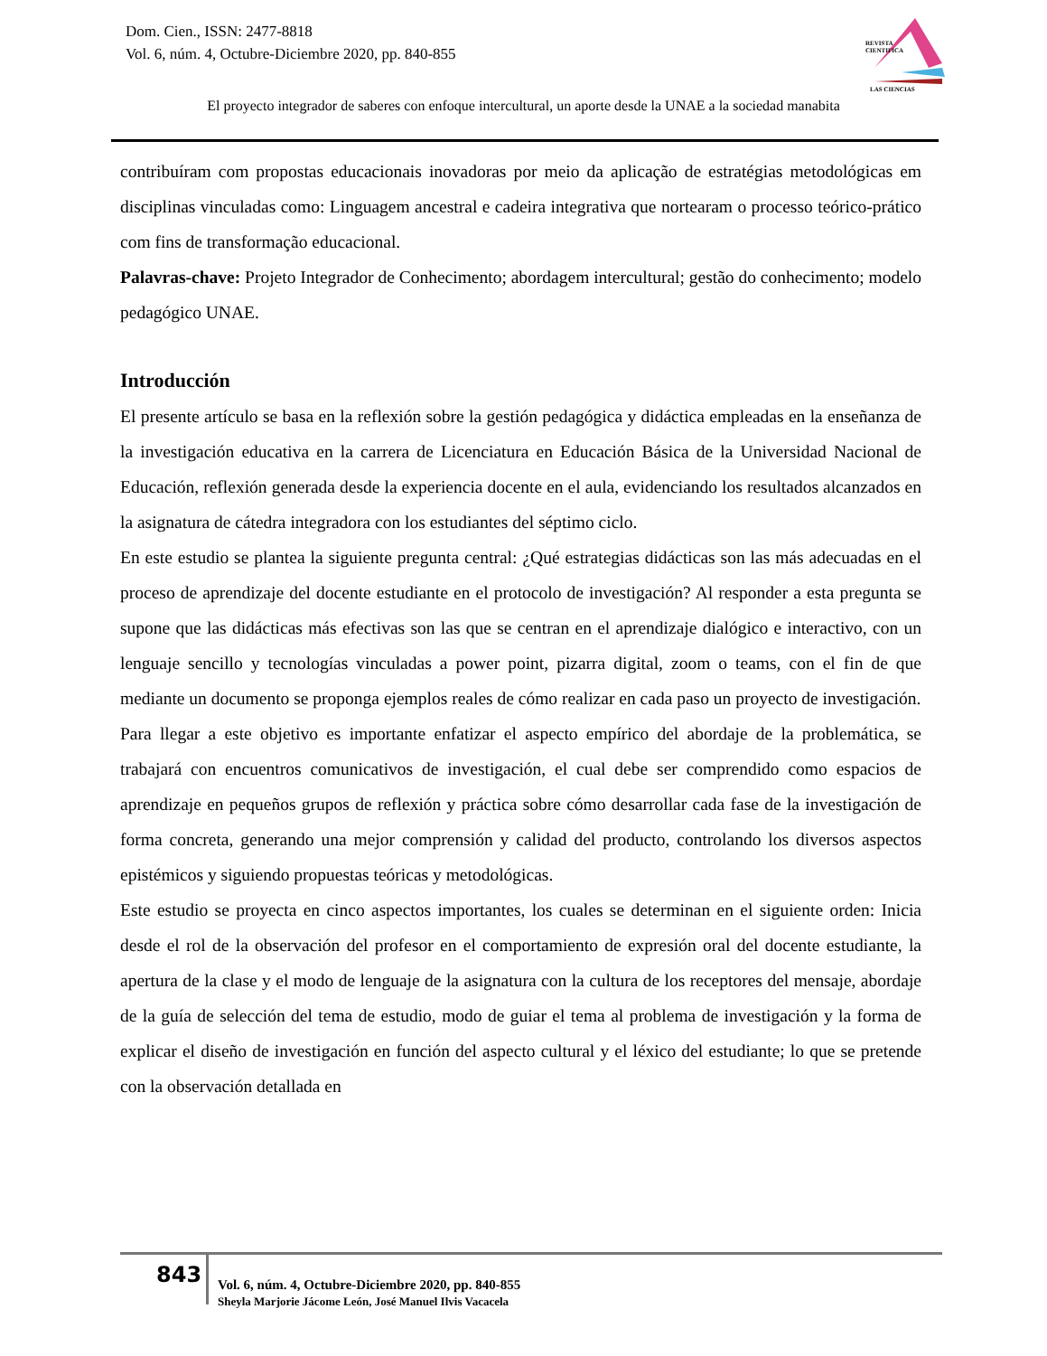Dom. Cien., ISSN: 2477-8818
Vol. 6, núm. 4, Octubre-Diciembre 2020, pp. 840-855
REVISTA
CIENTIFICA
LAS CIENCIAS
El proyecto integrador de saberes con enfoque intercultural, un aporte desde la UNAE a la sociedad manabita
contribuíram com propostas educacionais inovadoras por meio da aplicação de estratégias metodológicas em disciplinas vinculadas como: Linguagem ancestral e cadeira integrativa que nortearam o processo teórico-prático com fins de transformação educacional.
Palavras-chave: Projeto Integrador de Conhecimento; abordagem intercultural; gestão do conhecimento; modelo pedagógico UNAE.
Introducción
El presente artículo se basa en la reflexión sobre la gestión pedagógica y didáctica empleadas en la enseñanza de la investigación educativa en la carrera de Licenciatura en Educación Básica de la Universidad Nacional de Educación, reflexión generada desde la experiencia docente en el aula, evidenciando los resultados alcanzados en la asignatura de cátedra integradora con los estudiantes del séptimo ciclo.
En este estudio se plantea la siguiente pregunta central: ¿Qué estrategias didácticas son las más adecuadas en el proceso de aprendizaje del docente estudiante en el protocolo de investigación? Al responder a esta pregunta se supone que las didácticas más efectivas son las que se centran en el aprendizaje dialógico e interactivo, con un lenguaje sencillo y tecnologías vinculadas a power point, pizarra digital, zoom o teams, con el fin de que mediante un documento se proponga ejemplos reales de cómo realizar en cada paso un proyecto de investigación.
Para llegar a este objetivo es importante enfatizar el aspecto empírico del abordaje de la problemática, se trabajará con encuentros comunicativos de investigación, el cual debe ser comprendido como espacios de aprendizaje en pequeños grupos de reflexión y práctica sobre cómo desarrollar cada fase de la investigación de forma concreta, generando una mejor comprensión y calidad del producto, controlando los diversos aspectos epistémicos y siguiendo propuestas teóricas y metodológicas.
Este estudio se proyecta en cinco aspectos importantes, los cuales se determinan en el siguiente orden: Inicia desde el rol de la observación del profesor en el comportamiento de expresión oral del docente estudiante, la apertura de la clase y el modo de lenguaje de la asignatura con la cultura de los receptores del mensaje, abordaje de la guía de selección del tema de estudio, modo de guiar el tema al problema de investigación y la forma de explicar el diseño de investigación en función del aspecto cultural y el léxico del estudiante; lo que se pretende con la observación detallada en
843
Vol. 6, núm. 4, Octubre-Diciembre 2020, pp. 840-855
Sheyla Marjorie Jácome León, José Manuel Ilvis Vacacela